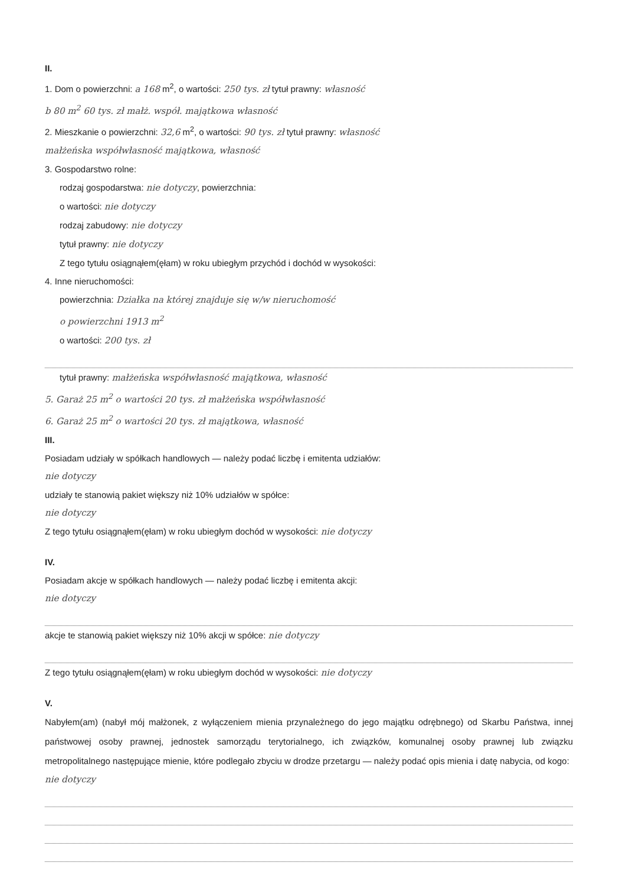II.
1. Dom o powierzchni: a 168 m<sup>2</sup>, o wartości: 250 tys. zł tytuł prawny: własność
b 80 m<sup>2</sup> 60 tys. zł małż. współ. majątkowa własność
2. Mieszkanie o powierzchni: 32,6 m<sup>2</sup>, o wartości: 90 tys. zł tytuł prawny: własność
małżeńska współwłasność majątkowa, własność
3. Gospodarstwo rolne:
rodzaj gospodarstwa: nie dotyczy, powierzchnia:
o wartości: nie dotyczy
rodzaj zabudowy: nie dotyczy
tytuł prawny: nie dotyczy
Z tego tytułu osiągnąłem(ęłam) w roku ubiegłym przychód i dochód w wysokości:
4. Inne nieruchomości:
powierzchnia: Działka na której znajduje się w/w nieruchomość
o powierzchni 1913 m<sup>2</sup>
o wartości: 200 tys. zł
tytuł prawny: małżeńska współwłasność majątkowa, własność
5. Garaż 25 m<sup>2</sup> o wartości 20 tys. zł małżeńska współwłasność
6. Garaż 25 m<sup>2</sup> o wartości 20 tys. zł majątkowa, własność
III.
Posiadam udziały w spółkach handlowych — należy podać liczbę i emitenta udziałów:
nie dotyczy
udziały te stanowią pakiet większy niż 10% udziałów w spółce:
nie dotyczy
Z tego tytułu osiągnąłem(ęłam) w roku ubiegłym dochód w wysokości: nie dotyczy
IV.
Posiadam akcje w spółkach handlowych — należy podać liczbę i emitenta akcji:
nie dotyczy
akcje te stanowią pakiet większy niż 10% akcji w spółce: nie dotyczy
Z tego tytułu osiągnąłem(ęłam) w roku ubiegłym dochód w wysokości: nie dotyczy
V.
Nabyłem(am) (nabył mój małżonek, z wyłączeniem mienia przynależnego do jego majątku odrębnego) od Skarbu Państwa, innej państwowej osoby prawnej, jednostek samorządu terytorialnego, ich związków, komunalnej osoby prawnej lub związku metropolitalnego następujące mienie, które podlegało zbyciu w drodze przetargu — należy podać opis mienia i datę nabycia, od kogo:
nie dotyczy